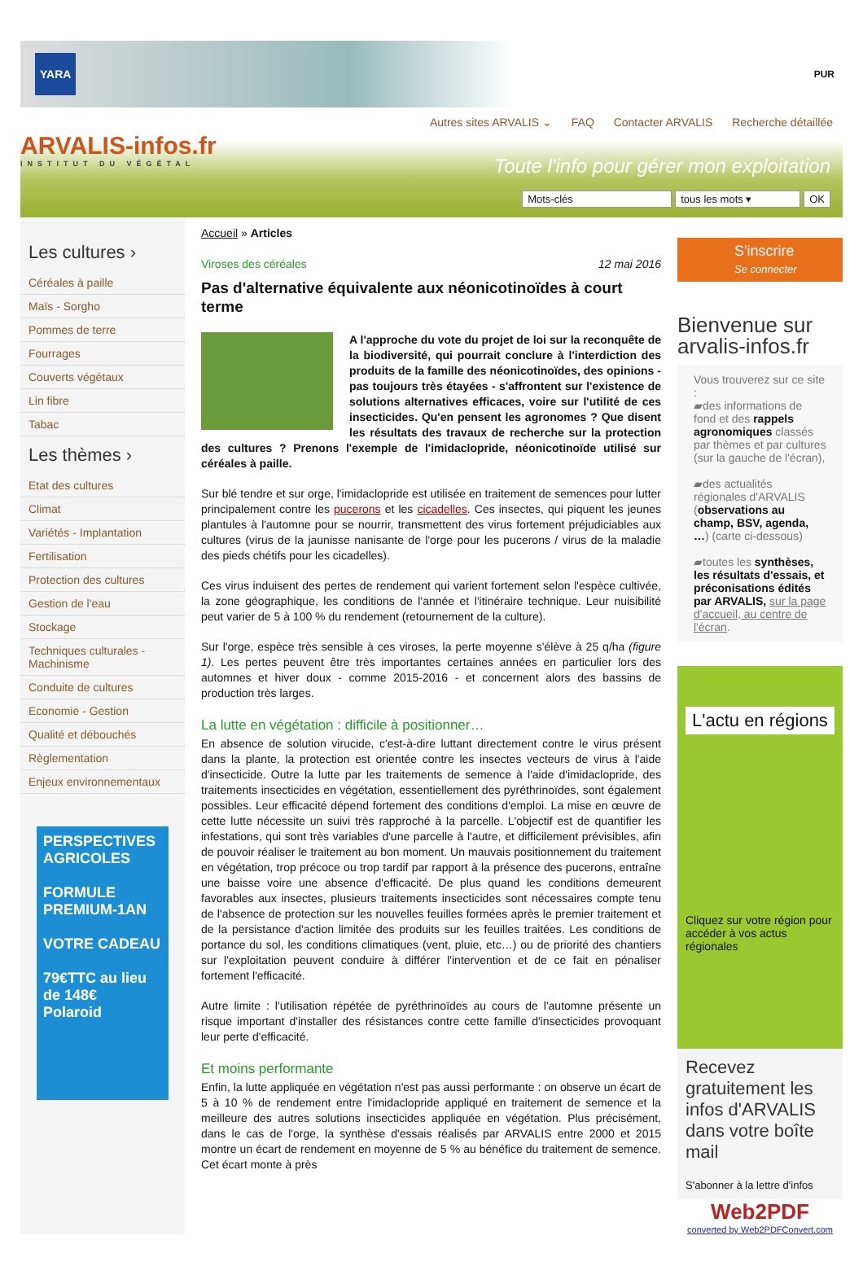YARA
PUR
ARVALIS-infos.fr
INSTITUT DU VÉGÉTAL
Autres sites ARVALIS ⌄ FAQ Contacter ARVALIS Recherche détaillée
Toute l'info pour gérer mon exploitation
Mots-clés tous les mots ▾ OK
Les cultures ›
Céréales à paille
Maïs - Sorgho
Pommes de terre
Fourrages
Couverts végétaux
Lin fibre
Tabac
Les thèmes ›
Etat des cultures
Climat
Variétés - Implantation
Fertilisation
Protection des cultures
Gestion de l'eau
Stockage
Techniques culturales - Machinisme
Conduite de cultures
Economie - Gestion
Qualité et débouchés
Règlementation
Enjeux environnementaux
PERSPECTIVES AGRICOLES
FORMULE PREMIUM-1AN
VOTRE CADEAU
79€TTC au lieu de 148€
Polaroid
Accueil » Articles
Viroses des céréales 12 mai 2016
Pas d'alternative équivalente aux néonicotinoïdes à court terme
A l'approche du vote du projet de loi sur la reconquête de la biodiversité, qui pourrait conclure à l'interdiction des produits de la famille des néonicotinoïdes, des opinions - pas toujours très étayées - s'affrontent sur l'existence de solutions alternatives efficaces, voire sur l'utilité de ces insecticides. Qu'en pensent les agronomes ? Que disent les résultats des travaux de recherche sur la protection des cultures ? Prenons l'exemple de l'imidaclopride, néonicotinoïde utilisé sur céréales à paille.
Sur blé tendre et sur orge, l'imidaclopride est utilisée en traitement de semences pour lutter principalement contre les pucerons et les cicadelles. Ces insectes, qui piquent les jeunes plantules à l'automne pour se nourrir, transmettent des virus fortement préjudiciables aux cultures (virus de la jaunisse nanisante de l'orge pour les pucerons / virus de la maladie des pieds chétifs pour les cicadelles).
Ces virus induisent des pertes de rendement qui varient fortement selon l'espèce cultivée, la zone géographique, les conditions de l'année et l'itinéraire technique. Leur nuisibilité peut varier de 5 à 100 % du rendement (retournement de la culture).
Sur l'orge, espèce très sensible à ces viroses, la perte moyenne s'élève à 25 q/ha (figure 1). Les pertes peuvent être très importantes certaines années en particulier lors des automnes et hiver doux - comme 2015-2016 - et concernent alors des bassins de production très larges.
La lutte en végétation : difficile à positionner…
En absence de solution virucide, c'est-à-dire luttant directement contre le virus présent dans la plante, la protection est orientée contre les insectes vecteurs de virus à l'aide d'insecticide. Outre la lutte par les traitements de semence à l'aide d'imidaclopride, des traitements insecticides en végétation, essentiellement des pyréthrinoïdes, sont également possibles. Leur efficacité dépend fortement des conditions d'emploi. La mise en œuvre de cette lutte nécessite un suivi très rapproché à la parcelle. L'objectif est de quantifier les infestations, qui sont très variables d'une parcelle à l'autre, et difficilement prévisibles, afin de pouvoir réaliser le traitement au bon moment. Un mauvais positionnement du traitement en végétation, trop précoce ou trop tardif par rapport à la présence des pucerons, entraîne une baisse voire une absence d'efficacité. De plus quand les conditions demeurent favorables aux insectes, plusieurs traitements insecticides sont nécessaires compte tenu de l'absence de protection sur les nouvelles feuilles formées après le premier traitement et de la persistance d'action limitée des produits sur les feuilles traitées. Les conditions de portance du sol, les conditions climatiques (vent, pluie, etc…) ou de priorité des chantiers sur l'exploitation peuvent conduire à différer l'intervention et de ce fait en pénaliser fortement l'efficacité.
Autre limite : l'utilisation répétée de pyréthrinoïdes au cours de l'automne présente un risque important d'installer des résistances contre cette famille d'insecticides provoquant leur perte d'efficacité.
Et moins performante
Enfin, la lutte appliquée en végétation n'est pas aussi performante : on observe un écart de 5 à 10 % de rendement entre l'imidaclopride appliqué en traitement de semence et la meilleure des autres solutions insecticides appliquée en végétation. Plus précisément, dans le cas de l'orge, la synthèse d'essais réalisés par ARVALIS entre 2000 et 2015 montre un écart de rendement en moyenne de 5 % au bénéfice du traitement de semence. Cet écart monte à près
S'inscrire
Se connecter
Bienvenue sur arvalis-infos.fr
Vous trouverez sur ce site :
▰des informations de fond et des rappels agronomiques classés par thèmes et par cultures (sur la gauche de l'écran),
▰des actualités régionales d'ARVALIS (observations au champ, BSV, agenda, …) (carte ci-dessous)
▰toutes les synthèses, les résultats d'essais, et préconisations édités par ARVALIS, sur la page d'accueil, au centre de l'écran.
L'actu en régions
Cliquez sur votre région pour accéder à vos actus régionales
Recevez gratuitement les infos d'ARVALIS dans votre boîte mail
S'abonner à la lettre d'infos
Web2PDF
converted by Web2PDFConvert.com